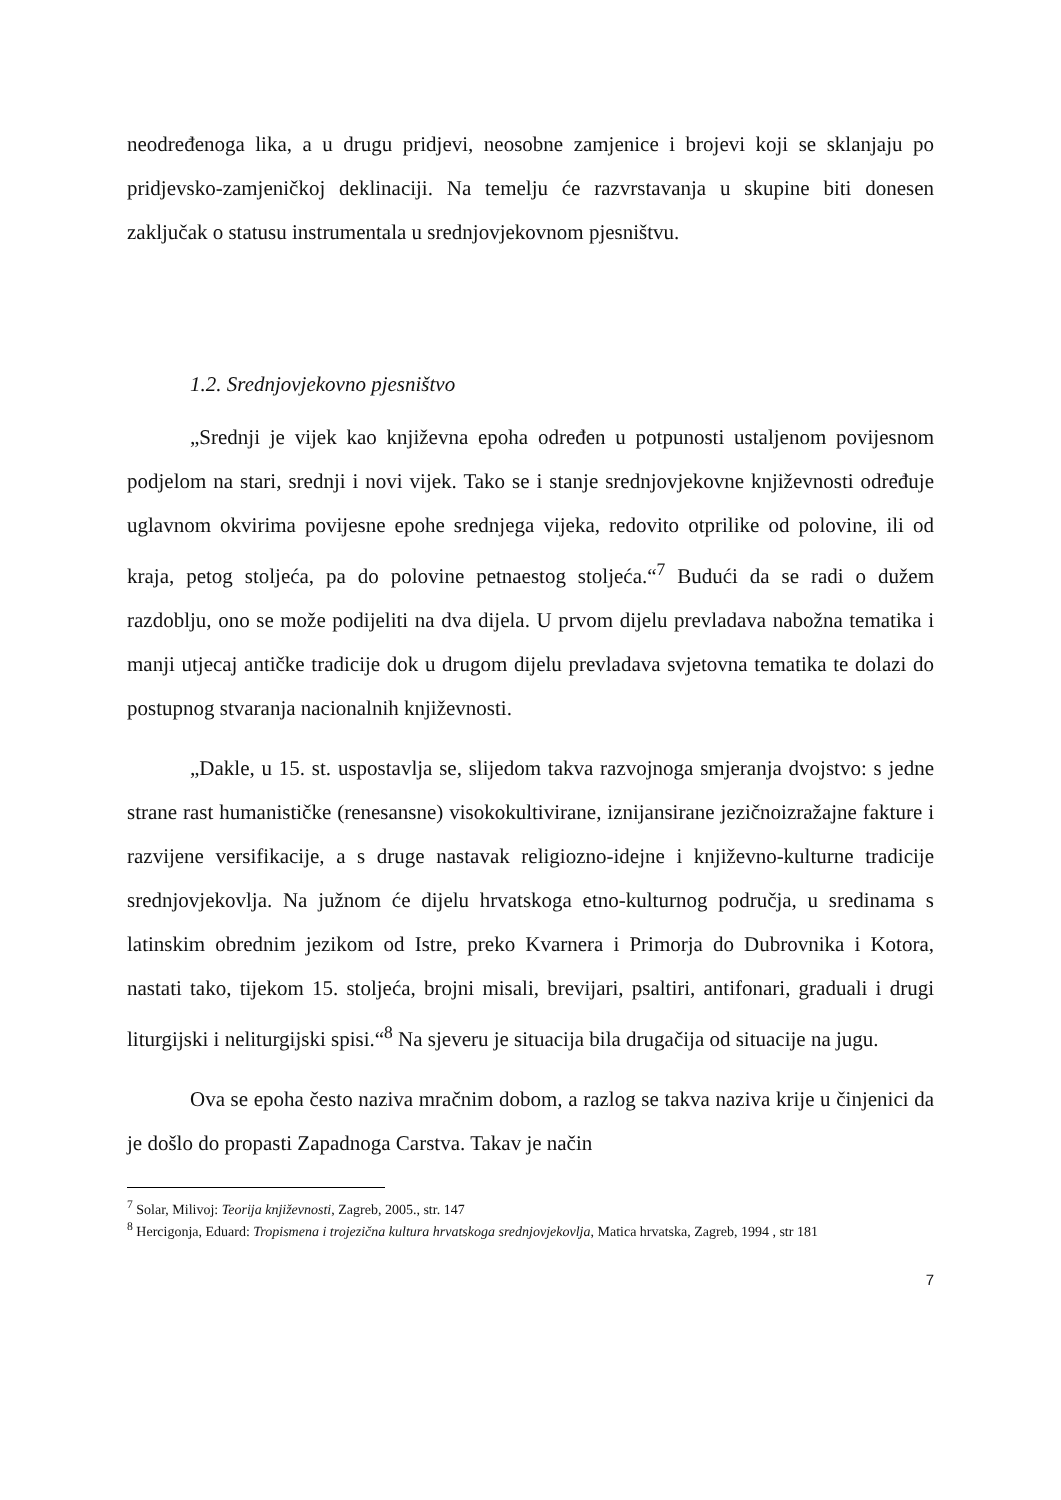neodređenoga lika, a u drugu pridjevi, neosobne zamjenice i brojevi koji se sklanjaju po pridjevsko-zamjeničkoj deklinaciji. Na temelju će razvrstavanja u skupine biti donesen zaključak o statusu instrumentala u srednjovjekovnom pjesništvu.
1.2. Srednjovjekovno pjesništvo
„Srednji je vijek kao književna epoha određen u potpunosti ustaljenom povijesnom podjelom na stari, srednji i novi vijek. Tako se i stanje srednjovjekovne književnosti određuje uglavnom okvirima povijesne epohe srednjega vijeka, redovito otprilike od polovine, ili od kraja, petog stoljeća, pa do polovine petnaestog stoljeća.“<sup>7</sup> Budući da se radi o dužem razdoblju, ono se može podijeliti na dva dijela. U prvom dijelu prevladava nabožna tematika i manji utjecaj antičke tradicije dok u drugom dijelu prevladava svjetovna tematika te dolazi do postupnog stvaranja nacionalnih književnosti.
„Dakle, u 15. st. uspostavlja se, slijedom takva razvojnoga smjeranja dvojstvo: s jedne strane rast humanističke (renesansne) visokokultivirane, iznijansirane jezičnoizražajne fakture i razvijene versifikacije, a s druge nastavak religiozno-idejne i književno-kulturne tradicije srednjovjekovlja. Na južnom će dijelu hrvatskoga etno-kulturnog područja, u sredinama s latinskim obrednim jezikom od Istre, preko Kvarnera i Primorja do Dubrovnika i Kotora, nastati tako, tijekom 15. stoljeća, brojni misali, brevijari, psaltiri, antifonari, graduali i drugi liturgijski i neliturgijski spisi.“<sup>8</sup> Na sjeveru je situacija bila drugačija od situacije na jugu.
Ova se epoha često naziva mračnim dobom, a razlog se takva naziva krije u činjenici da je došlo do propasti Zapadnoga Carstva. Takav je način
<sup>7</sup> Solar, Milivoj: Teorija književnosti, Zagreb, 2005., str. 147
<sup>8</sup> Hercigonja, Eduard: Tropismena i trojezična kultura hrvatskoga srednjovjekovlja, Matica hrvatska, Zagreb, 1994 , str 181
7